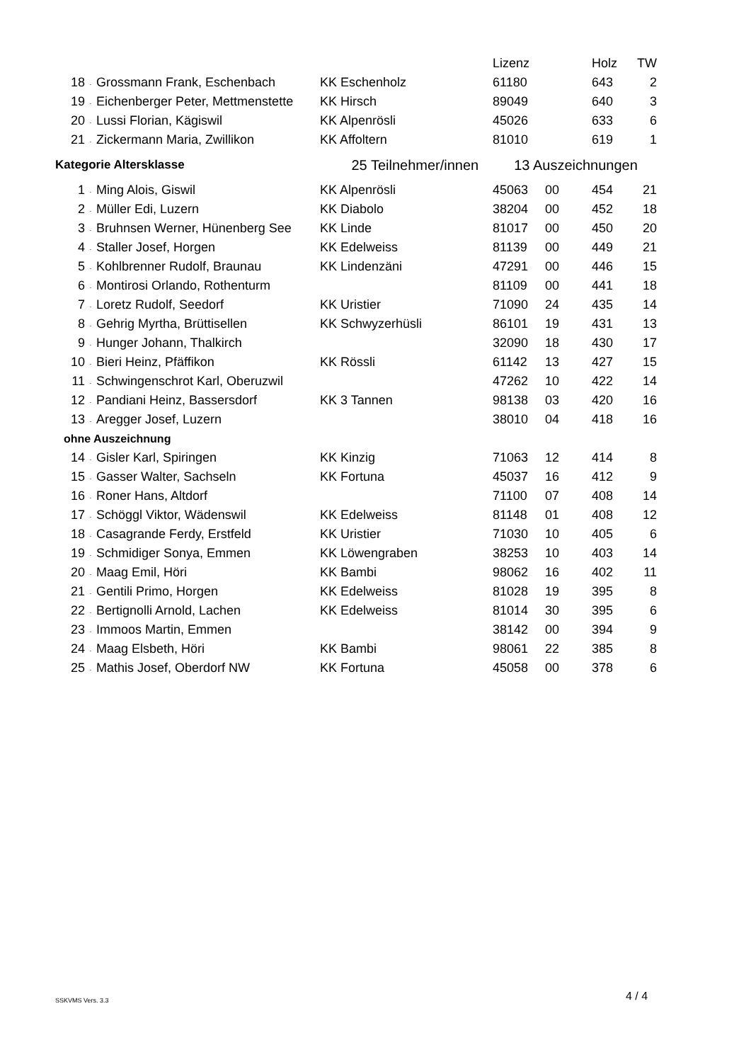| | | | | Lizenz | | Holz | TW |
| --- | --- | --- | --- | --- | --- | --- | --- |
| 18 | . | Grossmann Frank, Eschenbach | KK Eschenholz | 61180 | | 643 | 2 |
| 19 | . | Eichenberger Peter, Mettmenstette | KK Hirsch | 89049 | | 640 | 3 |
| 20 | . | Lussi Florian, Kägiswil | KK Alpenrösli | 45026 | | 633 | 6 |
| 21 | . | Zickermann Maria, Zwillikon | KK Affoltern | 81010 | | 619 | 1 |
| Kategorie Altersklasse | | | 25 Teilnehmer/innen 13 Auszeichnungen | | | | |
| 1 | . | Ming Alois, Giswil | KK Alpenrösli | 45063 | 00 | 454 | 21 |
| 2 | . | Müller Edi, Luzern | KK Diabolo | 38204 | 00 | 452 | 18 |
| 3 | . | Bruhnsen Werner, Hünenberg See | KK Linde | 81017 | 00 | 450 | 20 |
| 4 | . | Staller Josef, Horgen | KK Edelweiss | 81139 | 00 | 449 | 21 |
| 5 | . | Kohlbrenner Rudolf, Braunau | KK Lindenzäni | 47291 | 00 | 446 | 15 |
| 6 | . | Montirosi Orlando, Rothenturm | | 81109 | 00 | 441 | 18 |
| 7 | . | Loretz Rudolf, Seedorf | KK Uristier | 71090 | 24 | 435 | 14 |
| 8 | . | Gehrig Myrtha, Brüttisellen | KK Schwyzerhüsli | 86101 | 19 | 431 | 13 |
| 9 | . | Hunger Johann, Thalkirch | | 32090 | 18 | 430 | 17 |
| 10 | . | Bieri Heinz, Pfäffikon | KK Rössli | 61142 | 13 | 427 | 15 |
| 11 | . | Schwingenschrot Karl, Oberuzwil | | 47262 | 10 | 422 | 14 |
| 12 | . | Pandiani Heinz, Bassersdorf | KK 3 Tannen | 98138 | 03 | 420 | 16 |
| 13 | . | Aregger Josef, Luzern | | 38010 | 04 | 418 | 16 |
| ohne Auszeichnung | | | | | | | |
| 14 | . | Gisler Karl, Spiringen | KK Kinzig | 71063 | 12 | 414 | 8 |
| 15 | . | Gasser Walter, Sachseln | KK Fortuna | 45037 | 16 | 412 | 9 |
| 16 | . | Roner Hans, Altdorf | | 71100 | 07 | 408 | 14 |
| 17 | . | Schöggl Viktor, Wädenswil | KK Edelweiss | 81148 | 01 | 408 | 12 |
| 18 | . | Casagrande Ferdy, Erstfeld | KK Uristier | 71030 | 10 | 405 | 6 |
| 19 | . | Schmidiger Sonya, Emmen | KK Löwengraben | 38253 | 10 | 403 | 14 |
| 20 | . | Maag Emil, Höri | KK Bambi | 98062 | 16 | 402 | 11 |
| 21 | . | Gentili Primo, Horgen | KK Edelweiss | 81028 | 19 | 395 | 8 |
| 22 | . | Bertignolli Arnold, Lachen | KK Edelweiss | 81014 | 30 | 395 | 6 |
| 23 | . | Immoos Martin, Emmen | | 38142 | 00 | 394 | 9 |
| 24 | . | Maag Elsbeth, Höri | KK Bambi | 98061 | 22 | 385 | 8 |
| 25 | . | Mathis Josef, Oberdorf NW | KK Fortuna | 45058 | 00 | 378 | 6 |
SSKVMS Vers. 3.3 4 / 4